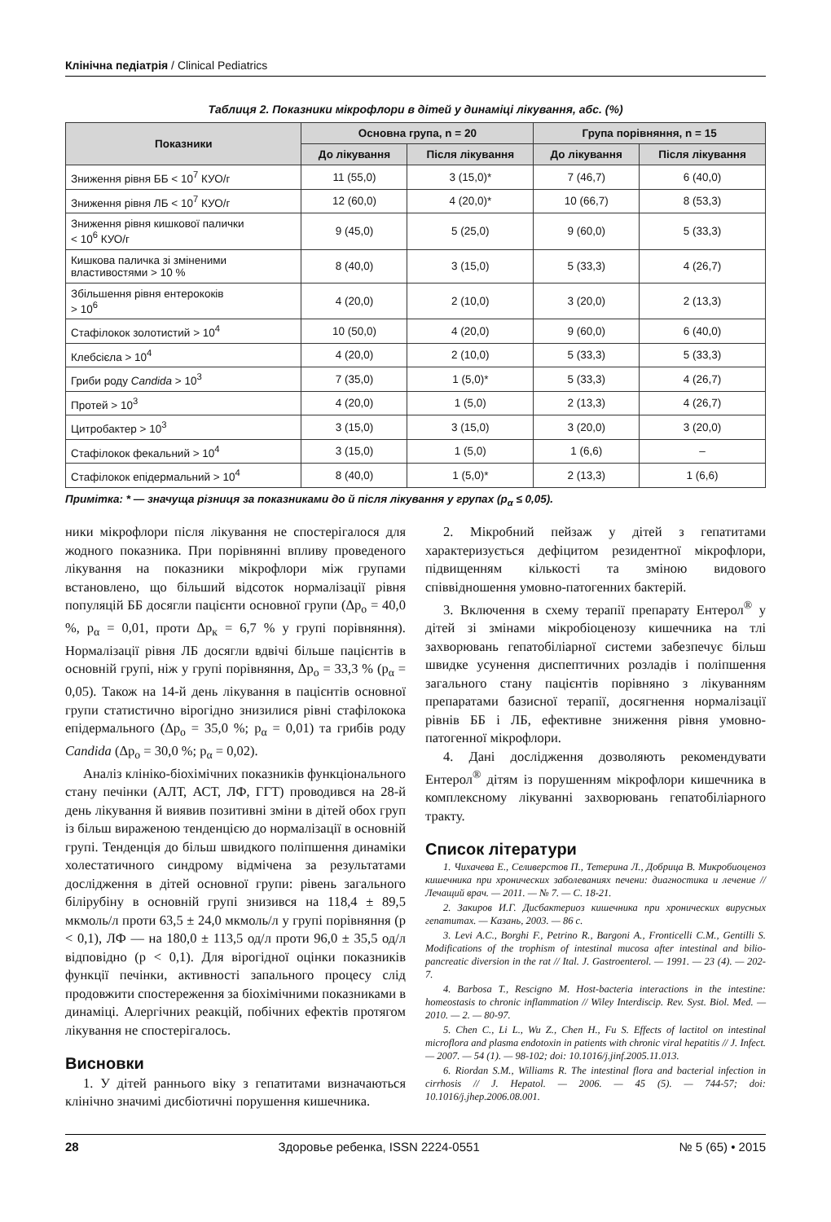Клінічна педіатрія / Clinical Pediatrics
Таблиця 2. Показники мікрофлори в дітей у динаміці лікування, абс. (%)
| Показники | Основна група, n = 20 | | Група порівняння, n = 15 | |
| --- | --- | --- | --- | --- |
| | До лікування | Після лікування | До лікування | Після лікування |
| Зниження рівня ББ < 10<sup>7</sup> КУО/г | 11 (55,0) | 3 (15,0)* | 7 (46,7) | 6 (40,0) |
| Зниження рівня ЛБ < 10<sup>7</sup> КУО/г | 12 (60,0) | 4 (20,0)* | 10 (66,7) | 8 (53,3) |
| Зниження рівня кишкової палички < 10<sup>6</sup> КУО/г | 9 (45,0) | 5 (25,0) | 9 (60,0) | 5 (33,3) |
| Кишкова паличка зі зміненими властивостями > 10 % | 8 (40,0) | 3 (15,0) | 5 (33,3) | 4 (26,7) |
| Збільшення рівня ентерококів > 10<sup>6</sup> | 4 (20,0) | 2 (10,0) | 3 (20,0) | 2 (13,3) |
| Стафілокок золотистий > 10<sup>4</sup> | 10 (50,0) | 4 (20,0) | 9 (60,0) | 6 (40,0) |
| Клебсієла > 10<sup>4</sup> | 4 (20,0) | 2 (10,0) | 5 (33,3) | 5 (33,3) |
| Гриби роду Candida > 10<sup>3</sup> | 7 (35,0) | 1 (5,0)* | 5 (33,3) | 4 (26,7) |
| Протей > 10<sup>3</sup> | 4 (20,0) | 1 (5,0) | 2 (13,3) | 4 (26,7) |
| Цитробактер > 10<sup>3</sup> | 3 (15,0) | 3 (15,0) | 3 (20,0) | 3 (20,0) |
| Стафілокок фекальний > 10<sup>4</sup> | 3 (15,0) | 1 (5,0) | 1 (6,6) | – |
| Стафілокок епідермальний > 10<sup>4</sup> | 8 (40,0) | 1 (5,0)* | 2 (13,3) | 1 (6,6) |
Примітка: * — значуща різниця за показниками до й після лікування у групах (p<sub>α</sub> ≤ 0,05).
ники мікрофлори після лікування не спостерігалося для жодного показника. При порівнянні впливу проведеного лікування на показники мікрофлори між групами встановлено, що більший відсоток нормалізації рівня популяцій ББ досягли пацієнти основної групи (Δp<sub>о</sub> = 40,0 %, p<sub>α</sub> = 0,01, проти Δp<sub>к</sub> = 6,7 % у групі порівняння). Нормалізації рівня ЛБ досягли вдвічі більше пацієнтів в основній групі, ніж у групі порівняння, Δp<sub>о</sub> = 33,3 % (p<sub>α</sub> = 0,05). Також на 14-й день лікування в пацієнтів основної групи статистично вірогідно знизилися рівні стафілокока епідермального (Δp<sub>о</sub> = 35,0 %; p<sub>α</sub> = 0,01) та грибів роду Candida (Δp<sub>о</sub> = 30,0 %; p<sub>α</sub> = 0,02).
Аналіз клініко-біохімічних показників функціонального стану печінки (АЛТ, АСТ, ЛФ, ГГТ) проводився на 28-й день лікування й виявив позитивні зміни в дітей обох груп із більш вираженою тенденцією до нормалізації в основній групі. Тенденція до більш швидкого поліпшення динаміки холестатичного синдрому відмічена за результатами дослідження в дітей основної групи: рівень загального білірубіну в основній групі знизився на 118,4 ± 89,5 мкмоль/л проти 63,5 ± 24,0 мкмоль/л у групі порівняння (р < 0,1), ЛФ — на 180,0 ± 113,5 од/л проти 96,0 ± 35,5 од/л відповідно (р < 0,1). Для вірогідної оцінки показників функції печінки, активності запального процесу слід продовжити спостереження за біохімічними показниками в динаміці. Алергічних реакцій, побічних ефектів протягом лікування не спостерігалось.
Висновки
1. У дітей раннього віку з гепатитами визначаються клінічно значимі дисбіотичні порушення кишечника.
2. Мікробний пейзаж у дітей з гепатитами характеризується дефіцитом резидентної мікрофлори, підвищенням кількості та зміною видового співвідношення умовно-патогенних бактерій.
3. Включення в схему терапії препарату Ентерол<sup>®</sup> у дітей зі змінами мікробіоценозу кишечника на тлі захворювань гепатобіліарної системи забезпечує більш швидке усунення диспептичних розладів і поліпшення загального стану пацієнтів порівняно з лікуванням препаратами базисної терапії, досягнення нормалізації рівнів ББ і ЛБ, ефективне зниження рівня умовно-патогенної мікрофлори.
4. Дані дослідження дозволяють рекомендувати Ентерол<sup>®</sup> дітям із порушенням мікрофлори кишечника в комплексному лікуванні захворювань гепатобіліарного тракту.
Список літератури
1. Чихачева Е., Селиверстов П., Тетерина Л., Добрица В. Микробиоценоз кишечника при хронических заболеваниях печени: диагностика и лечение // Лечащий врач. — 2011. — № 7. — С. 18-21.
2. Закиров И.Г. Дисбактериоз кишечника при хронических вирусных гепатитах. — Казань, 2003. — 86 с.
3. Levi A.C., Borghi F., Petrino R., Bargoni A., Fronticelli C.M., Gentilli S. Modifications of the trophism of intestinal mucosa after intestinal and bilio-pancreatic diversion in the rat // Ital. J. Gastroenterol. — 1991. — 23 (4). — 202-7.
4. Barbosa T., Rescigno M. Host-bacteria interactions in the intestine: homeostasis to chronic inflammation // Wiley Interdiscip. Rev. Syst. Biol. Med. — 2010. — 2. — 80-97.
5. Chen C., Li L., Wu Z., Chen H., Fu S. Effects of lactitol on intestinal microflora and plasma endotoxin in patients with chronic viral hepatitis // J. Infect. — 2007. — 54 (1). — 98-102; doi: 10.1016/j.jinf.2005.11.013.
6. Riordan S.M., Williams R. The intestinal flora and bacterial infection in cirrhosis // J. Hepatol. — 2006. — 45 (5). — 744-57; doi: 10.1016/j.jhep.2006.08.001.
28 Здоровье ребенка, ISSN 2224-0551 № 5 (65) • 2015